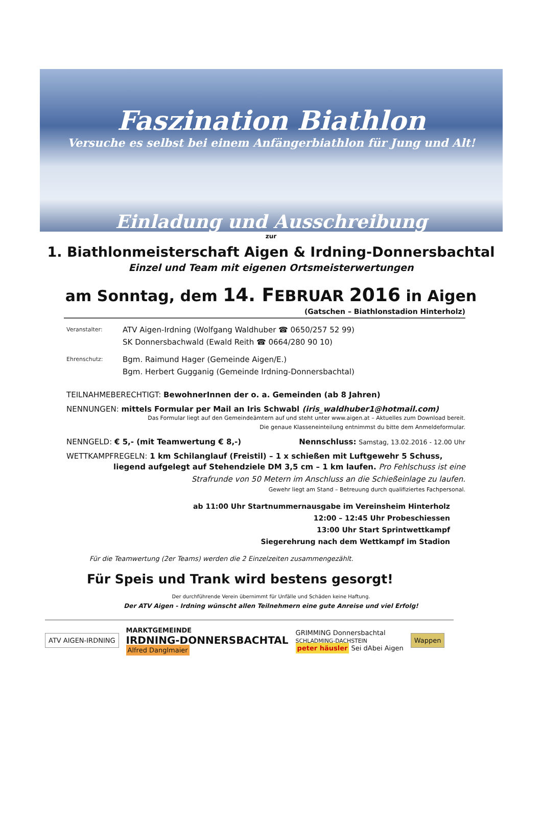Faszination Biathlon
Versuche es selbst bei einem Anfängerbiathlon für Jung und Alt!
Einladung und Ausschreibung
zur
1. Biathlonmeisterschaft Aigen & Irdning-Donnersbachtal
Einzel und Team mit eigenen Ortsmeisterwertungen
am Sonntag, dem 14. FEBRUAR 2016 in Aigen
(Gatschen – Biathlonstadion Hinterholz)
Veranstalter:
ATV Aigen-Irdning (Wolfgang Waldhuber ☎ 0650/257 52 99)
SK Donnersbachwald (Ewald Reith ☎ 0664/280 90 10)
Ehrenschutz:
Bgm. Raimund Hager (Gemeinde Aigen/E.)
Bgm. Herbert Gugganig (Gemeinde Irdning-Donnersbachtal)
TEILNAHMEBERECHTIGT: BewohnerInnen der o. a. Gemeinden (ab 8 Jahren)
NENNUNGEN: mittels Formular per Mail an Iris Schwabl (iris_waldhuber1@hotmail.com)
Das Formular liegt auf den Gemeindeämtern auf und steht unter www.aigen.at – Aktuelles zum Download bereit.
Die genaue Klasseneinteilung entnimmst du bitte dem Anmeldeformular.
NENNGELD: € 5,- (mit Teamwertung € 8,-) Nennschluss: Samstag, 13.02.2016 - 12.00 Uhr
WETTKAMPFREGELN: 1 km Schilanglauf (Freistil) – 1 x schießen mit Luftgewehr 5 Schuss,
liegend aufgelegt auf Stehendziele DM 3,5 cm – 1 km laufen. Pro Fehlschuss ist eine
Strafrunde von 50 Metern im Anschluss an die Schießeinlage zu laufen.
Gewehr liegt am Stand – Betreuung durch qualifiziertes Fachpersonal.
ab 11:00 Uhr Startnummernausgabe im Vereinsheim Hinterholz
12:00 – 12:45 Uhr Probeschiessen
13:00 Uhr Start Sprintwettkampf
Siegerehrung nach dem Wettkampf im Stadion
Für die Teamwertung (2er Teams) werden die 2 Einzelzeiten zusammengezählt.
Für Speis und Trank wird bestens gesorgt!
Der durchführende Verein übernimmt für Unfälle und Schäden keine Haftung.
Der ATV Aigen - Irdning wünscht allen Teilnehmern eine gute Anreise und viel Erfolg!
ATV AIGEN-IRDNING
MARKTGEMEINDE
IRDNING-DONNERSBACHTAL
Alfred Danglmaier
GRIMMING Donnersbachtal
SCHLADMING-DACHSTEIN
peter häusler Sei dAbei Aigen
Wappen